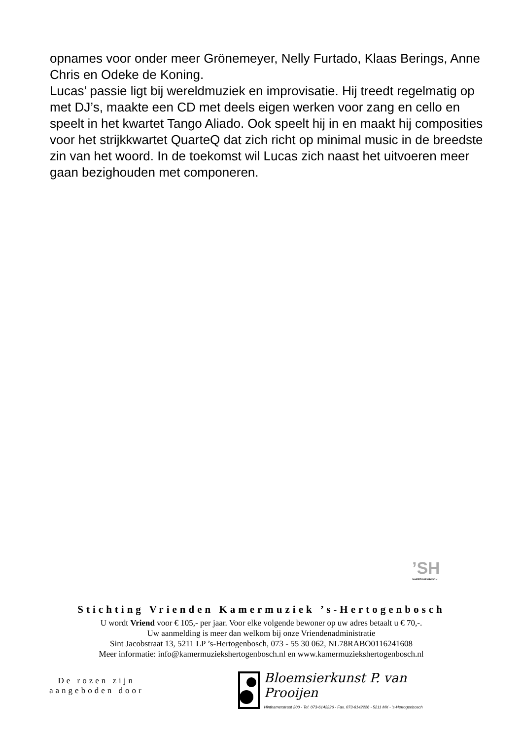opnames voor onder meer Grönemeyer, Nelly Furtado, Klaas Berings, Anne Chris en Odeke de Koning.
Lucas’ passie ligt bij wereldmuziek en improvisatie. Hij treedt regelmatig op met DJ’s, maakte een CD met deels eigen werken voor zang en cello en speelt in het kwartet Tango Aliado. Ook speelt hij in en maakt hij composities voor het strijkkwartet QuarteQ dat zich richt op minimal music in de breedste zin van het woord. In de toekomst wil Lucas zich naast het uitvoeren meer gaan bezighouden met componeren.
’SH
S-HERTOGENBOSCH
Stichting Vrienden Kamermuziek ’s-Hertogenbosch
U wordt Vriend voor € 105,- per jaar. Voor elke volgende bewoner op uw adres betaalt u € 70,-.
Uw aanmelding is meer dan welkom bij onze Vriendenadministratie
Sint Jacobstraat 13, 5211 LP ’s-Hertogenbosch, 073 - 55 30 062, NL78RABO0116241608
Meer informatie: info@kamermuziekshertogenbosch.nl en www.kamermuziekshertogenbosch.nl
De rozen zijn
aangeboden door
Bloemsierkunst P. van Prooijen
Hinthamerstraat 200 - Tel. 073-6142226 - Fax. 073-6142226 - 5211 MX - ’s-Hertogenbosch